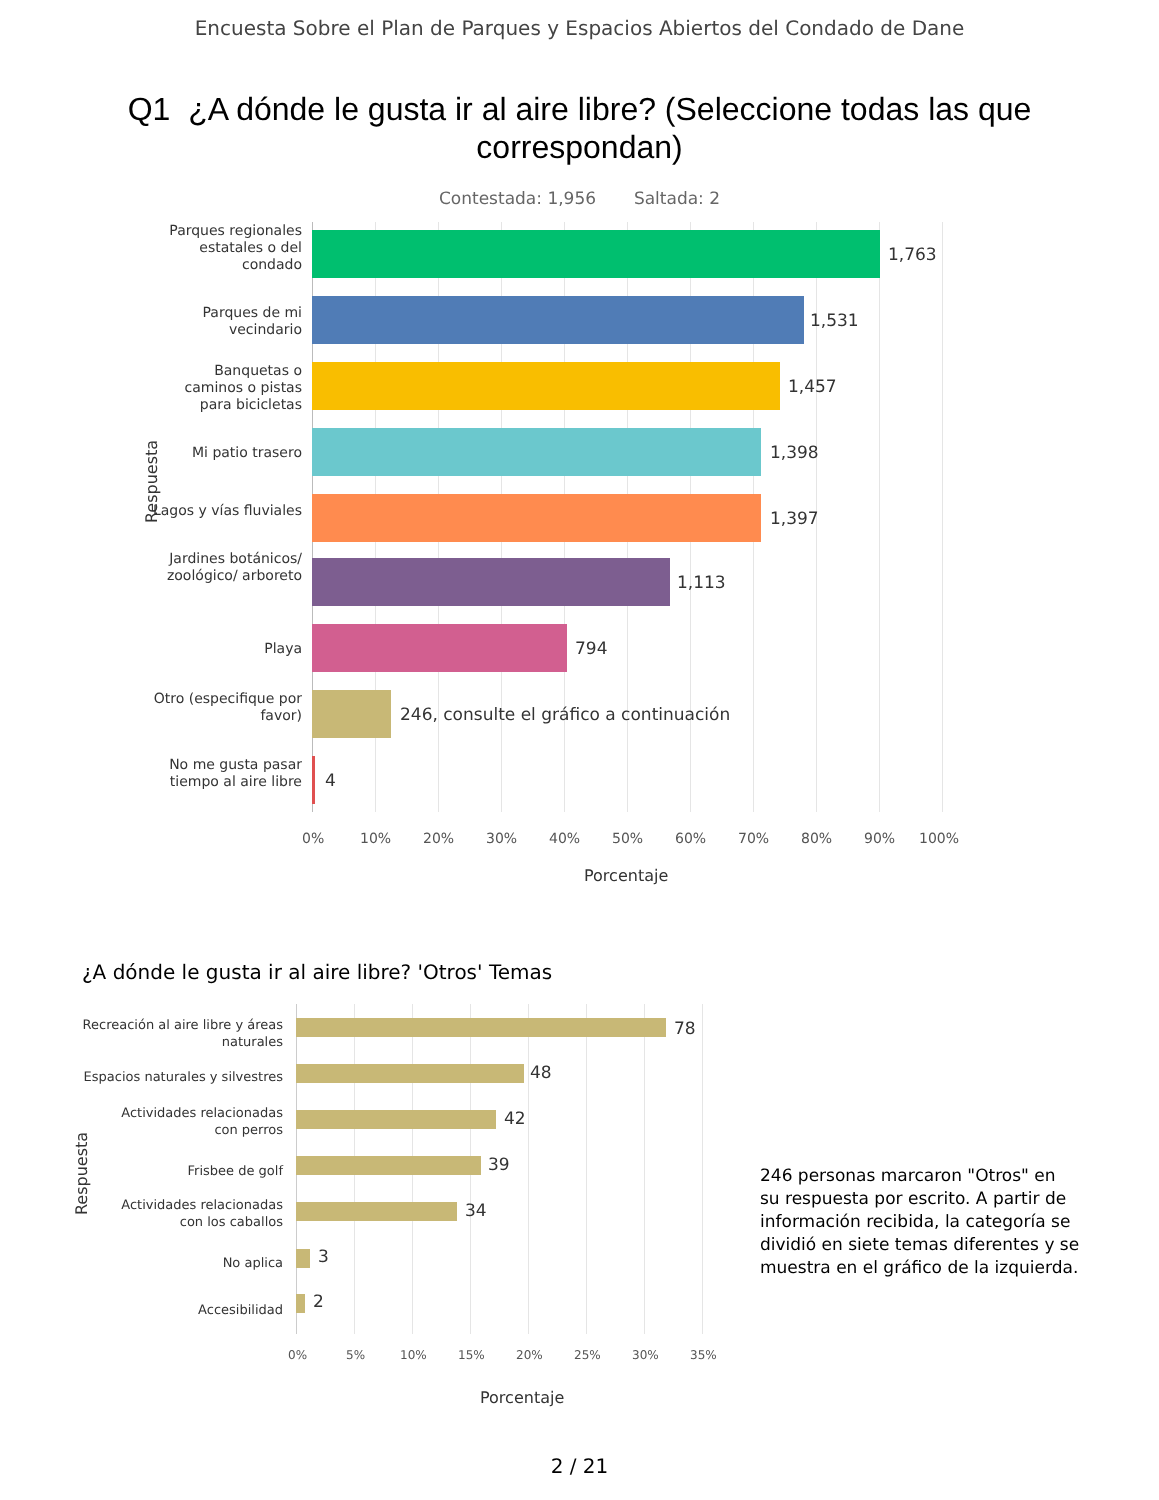Encuesta Sobre el Plan de Parques y Espacios Abiertos del Condado de Dane
Q1 ¿A dónde le gusta ir al aire libre? (Seleccione todas las que correspondan)
Contestada: 1,956 Saltada: 2
Respuesta
Parques regionales estatales o del condado
1,763
Parques de mi vecindario
1,531
Banquetas o caminos o pistas para bicicletas
1,457
Mi patio trasero 1,398
Lagos y vías fluviales
1,397
Jardines botánicos/ zoológico/ arboreto
1,113
Playa 794
Otro (especifique por favor)
246, consulte el gráfico a continuación
No me gusta pasar tiempo al aire libre
4
0% 10% 20% 30% 40% 50% 60% 70% 80% 90% 100%
Porcentaje
¿A dónde le gusta ir al aire libre? 'Otros' Temas
Respuesta
Recreación al aire libre y áreas
naturales
78
Espacios naturales y silvestres
48
Actividades relacionadas
con perros
42
Frisbee de golf 39
Actividades relacionadas
con los caballos
34
No aplica 3
Accesibilidad 2
0% 5% 10% 15% 20% 25% 30% 35%
Porcentaje
246 personas marcaron "Otros" en su respuesta por escrito. A partir de información recibida, la categoría se dividió en siete temas diferentes y se muestra en el gráfico de la izquierda.
2 / 21